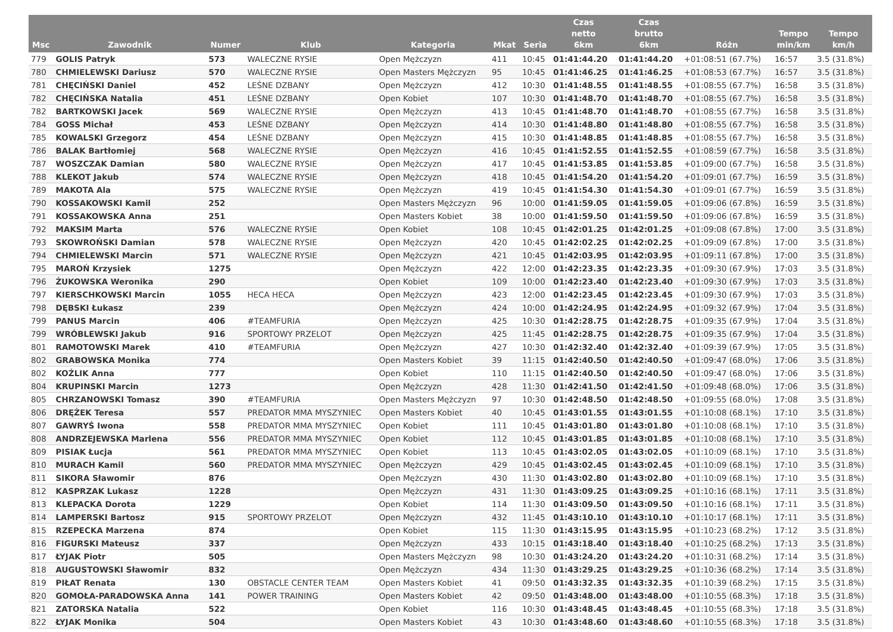| Msc | Zawodnik | Numer | Klub | Kategoria | Mkat | Seria | Czas netto 6km | Czas brutto 6km | Różn | Tempo min/km | Tempo km/h |
| --- | --- | --- | --- | --- | --- | --- | --- | --- | --- | --- | --- |
| 779 | GOLIS Patryk | 573 | WALECZNE RYSIE | Open Mężczyzn | 411 | 10:45 | 01:41:44.20 | 01:41:44.20 | +01:08:51 (67.7%) | 16:57 | 3.5 (31.8%) |
| 780 | CHMIELEWSKI Dariusz | 570 | WALECZNE RYSIE | Open Masters Mężczyzn | 95 | 10:45 | 01:41:46.25 | 01:41:46.25 | +01:08:53 (67.7%) | 16:57 | 3.5 (31.8%) |
| 781 | CHĘCIŃSKI Daniel | 452 | LEŚNE DZBANY | Open Mężczyzn | 412 | 10:30 | 01:41:48.55 | 01:41:48.55 | +01:08:55 (67.7%) | 16:58 | 3.5 (31.8%) |
| 782 | CHĘCIŃSKA Natalia | 451 | LEŚNE DZBANY | Open Kobiet | 107 | 10:30 | 01:41:48.70 | 01:41:48.70 | +01:08:55 (67.7%) | 16:58 | 3.5 (31.8%) |
| 782 | BARTKOWSKI Jacek | 569 | WALECZNE RYSIE | Open Mężczyzn | 413 | 10:45 | 01:41:48.70 | 01:41:48.70 | +01:08:55 (67.7%) | 16:58 | 3.5 (31.8%) |
| 784 | GOSS Michał | 453 | LEŚNE DZBANY | Open Mężczyzn | 414 | 10:30 | 01:41:48.80 | 01:41:48.80 | +01:08:55 (67.7%) | 16:58 | 3.5 (31.8%) |
| 785 | KOWALSKI Grzegorz | 454 | LEŚNE DZBANY | Open Mężczyzn | 415 | 10:30 | 01:41:48.85 | 01:41:48.85 | +01:08:55 (67.7%) | 16:58 | 3.5 (31.8%) |
| 786 | BALAK Bartłomiej | 568 | WALECZNE RYSIE | Open Mężczyzn | 416 | 10:45 | 01:41:52.55 | 01:41:52.55 | +01:08:59 (67.7%) | 16:58 | 3.5 (31.8%) |
| 787 | WOSZCZAK Damian | 580 | WALECZNE RYSIE | Open Mężczyzn | 417 | 10:45 | 01:41:53.85 | 01:41:53.85 | +01:09:00 (67.7%) | 16:58 | 3.5 (31.8%) |
| 788 | KLEKOT Jakub | 574 | WALECZNE RYSIE | Open Mężczyzn | 418 | 10:45 | 01:41:54.20 | 01:41:54.20 | +01:09:01 (67.7%) | 16:59 | 3.5 (31.8%) |
| 789 | MAKOTA Ala | 575 | WALECZNE RYSIE | Open Mężczyzn | 419 | 10:45 | 01:41:54.30 | 01:41:54.30 | +01:09:01 (67.7%) | 16:59 | 3.5 (31.8%) |
| 790 | KOSSAKOWSKI Kamil | 252 | | Open Masters Mężczyzn | 96 | 10:00 | 01:41:59.05 | 01:41:59.05 | +01:09:06 (67.8%) | 16:59 | 3.5 (31.8%) |
| 791 | KOSSAKOWSKA Anna | 251 | | Open Masters Kobiet | 38 | 10:00 | 01:41:59.50 | 01:41:59.50 | +01:09:06 (67.8%) | 16:59 | 3.5 (31.8%) |
| 792 | MAKSIM Marta | 576 | WALECZNE RYSIE | Open Kobiet | 108 | 10:45 | 01:42:01.25 | 01:42:01.25 | +01:09:08 (67.8%) | 17:00 | 3.5 (31.8%) |
| 793 | SKOWROŃSKI Damian | 578 | WALECZNE RYSIE | Open Mężczyzn | 420 | 10:45 | 01:42:02.25 | 01:42:02.25 | +01:09:09 (67.8%) | 17:00 | 3.5 (31.8%) |
| 794 | CHMIELEWSKI Marcin | 571 | WALECZNE RYSIE | Open Mężczyzn | 421 | 10:45 | 01:42:03.95 | 01:42:03.95 | +01:09:11 (67.8%) | 17:00 | 3.5 (31.8%) |
| 795 | MAROŃ Krzysiek | 1275 | | Open Mężczyzn | 422 | 12:00 | 01:42:23.35 | 01:42:23.35 | +01:09:30 (67.9%) | 17:03 | 3.5 (31.8%) |
| 796 | ŻUKOWSKA Weronika | 290 | | Open Kobiet | 109 | 10:00 | 01:42:23.40 | 01:42:23.40 | +01:09:30 (67.9%) | 17:03 | 3.5 (31.8%) |
| 797 | KIERSCHKOWSKI Marcin | 1055 | HECA HECA | Open Mężczyzn | 423 | 12:00 | 01:42:23.45 | 01:42:23.45 | +01:09:30 (67.9%) | 17:03 | 3.5 (31.8%) |
| 798 | DĘBSKI Łukasz | 239 | | Open Mężczyzn | 424 | 10:00 | 01:42:24.95 | 01:42:24.95 | +01:09:32 (67.9%) | 17:04 | 3.5 (31.8%) |
| 799 | PANUS Marcin | 406 | #TEAMFURIA | Open Mężczyzn | 425 | 10:30 | 01:42:28.75 | 01:42:28.75 | +01:09:35 (67.9%) | 17:04 | 3.5 (31.8%) |
| 799 | WRÓBLEWSKI Jakub | 916 | SPORTOWY PRZELOT | Open Mężczyzn | 425 | 11:45 | 01:42:28.75 | 01:42:28.75 | +01:09:35 (67.9%) | 17:04 | 3.5 (31.8%) |
| 801 | RAMOTOWSKI Marek | 410 | #TEAMFURIA | Open Mężczyzn | 427 | 10:30 | 01:42:32.40 | 01:42:32.40 | +01:09:39 (67.9%) | 17:05 | 3.5 (31.8%) |
| 802 | GRABOWSKA Monika | 774 | | Open Masters Kobiet | 39 | 11:15 | 01:42:40.50 | 01:42:40.50 | +01:09:47 (68.0%) | 17:06 | 3.5 (31.8%) |
| 802 | KOŹLIK Anna | 777 | | Open Kobiet | 110 | 11:15 | 01:42:40.50 | 01:42:40.50 | +01:09:47 (68.0%) | 17:06 | 3.5 (31.8%) |
| 804 | KRUPINSKI Marcin | 1273 | | Open Mężczyzn | 428 | 11:30 | 01:42:41.50 | 01:42:41.50 | +01:09:48 (68.0%) | 17:06 | 3.5 (31.8%) |
| 805 | CHRZANOWSKI Tomasz | 390 | #TEAMFURIA | Open Masters Mężczyzn | 97 | 10:30 | 01:42:48.50 | 01:42:48.50 | +01:09:55 (68.0%) | 17:08 | 3.5 (31.8%) |
| 806 | DRĘŻEK Teresa | 557 | PREDATOR MMA MYSZYNIEC | Open Masters Kobiet | 40 | 10:45 | 01:43:01.55 | 01:43:01.55 | +01:10:08 (68.1%) | 17:10 | 3.5 (31.8%) |
| 807 | GAWRYŚ Iwona | 558 | PREDATOR MMA MYSZYNIEC | Open Kobiet | 111 | 10:45 | 01:43:01.80 | 01:43:01.80 | +01:10:08 (68.1%) | 17:10 | 3.5 (31.8%) |
| 808 | ANDRZEJEWSKA Marlena | 556 | PREDATOR MMA MYSZYNIEC | Open Kobiet | 112 | 10:45 | 01:43:01.85 | 01:43:01.85 | +01:10:08 (68.1%) | 17:10 | 3.5 (31.8%) |
| 809 | PISIAK Łucja | 561 | PREDATOR MMA MYSZYNIEC | Open Kobiet | 113 | 10:45 | 01:43:02.05 | 01:43:02.05 | +01:10:09 (68.1%) | 17:10 | 3.5 (31.8%) |
| 810 | MURACH Kamil | 560 | PREDATOR MMA MYSZYNIEC | Open Mężczyzn | 429 | 10:45 | 01:43:02.45 | 01:43:02.45 | +01:10:09 (68.1%) | 17:10 | 3.5 (31.8%) |
| 811 | SIKORA Sławomir | 876 | | Open Mężczyzn | 430 | 11:30 | 01:43:02.80 | 01:43:02.80 | +01:10:09 (68.1%) | 17:10 | 3.5 (31.8%) |
| 812 | KASPRZAK Lukasz | 1228 | | Open Mężczyzn | 431 | 11:30 | 01:43:09.25 | 01:43:09.25 | +01:10:16 (68.1%) | 17:11 | 3.5 (31.8%) |
| 813 | KLEPACKA Dorota | 1229 | | Open Kobiet | 114 | 11:30 | 01:43:09.50 | 01:43:09.50 | +01:10:16 (68.1%) | 17:11 | 3.5 (31.8%) |
| 814 | LAMPERSKI Bartosz | 915 | SPORTOWY PRZELOT | Open Mężczyzn | 432 | 11:45 | 01:43:10.10 | 01:43:10.10 | +01:10:17 (68.1%) | 17:11 | 3.5 (31.8%) |
| 815 | RZEPECKA Marzena | 874 | | Open Kobiet | 115 | 11:30 | 01:43:15.95 | 01:43:15.95 | +01:10:23 (68.2%) | 17:12 | 3.5 (31.8%) |
| 816 | FIGURSKI Mateusz | 337 | | Open Mężczyzn | 433 | 10:15 | 01:43:18.40 | 01:43:18.40 | +01:10:25 (68.2%) | 17:13 | 3.5 (31.8%) |
| 817 | ŁYJAK Piotr | 505 | | Open Masters Mężczyzn | 98 | 10:30 | 01:43:24.20 | 01:43:24.20 | +01:10:31 (68.2%) | 17:14 | 3.5 (31.8%) |
| 818 | AUGUSTOWSKI Sławomir | 832 | | Open Mężczyzn | 434 | 11:30 | 01:43:29.25 | 01:43:29.25 | +01:10:36 (68.2%) | 17:14 | 3.5 (31.8%) |
| 819 | PIŁAT Renata | 130 | OBSTACLE CENTER TEAM | Open Masters Kobiet | 41 | 09:50 | 01:43:32.35 | 01:43:32.35 | +01:10:39 (68.2%) | 17:15 | 3.5 (31.8%) |
| 820 | GOMOŁA-PARADOWSKA Anna | 141 | POWER TRAINING | Open Masters Kobiet | 42 | 09:50 | 01:43:48.00 | 01:43:48.00 | +01:10:55 (68.3%) | 17:18 | 3.5 (31.8%) |
| 821 | ZATORSKA Natalia | 522 | | Open Kobiet | 116 | 10:30 | 01:43:48.45 | 01:43:48.45 | +01:10:55 (68.3%) | 17:18 | 3.5 (31.8%) |
| 822 | ŁYJAK Monika | 504 | | Open Masters Kobiet | 43 | 10:30 | 01:43:48.60 | 01:43:48.60 | +01:10:55 (68.3%) | 17:18 | 3.5 (31.8%) |